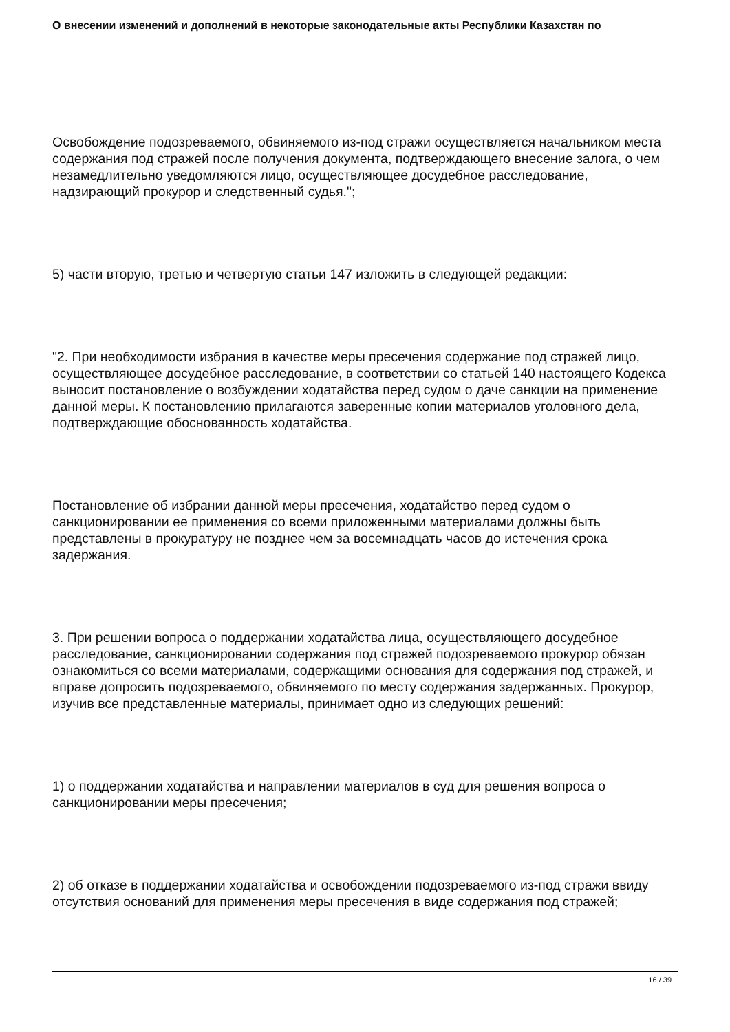О внесении изменений и дополнений в некоторые законодательные акты Республики Казахстан по
Освобождение подозреваемого, обвиняемого из-под стражи осуществляется начальником места содержания под стражей после получения документа, подтверждающего внесение залога, о чем незамедлительно уведомляются лицо, осуществляющее досудебное расследование, надзирающий прокурор и следственный судья.";
5) части вторую, третью и четвертую статьи 147 изложить в следующей редакции:
"2. При необходимости избрания в качестве меры пресечения содержание под стражей лицо, осуществляющее досудебное расследование, в соответствии со статьей 140 настоящего Кодекса выносит постановление о возбуждении ходатайства перед судом о даче санкции на применение данной меры. К постановлению прилагаются заверенные копии материалов уголовного дела, подтверждающие обоснованность ходатайства.
Постановление об избрании данной меры пресечения, ходатайство перед судом о санкционировании ее применения со всеми приложенными материалами должны быть представлены в прокуратуру не позднее чем за восемнадцать часов до истечения срока задержания.
3. При решении вопроса о поддержании ходатайства лица, осуществляющего досудебное расследование, санкционировании содержания под стражей подозреваемого прокурор обязан ознакомиться со всеми материалами, содержащими основания для содержания под стражей, и вправе допросить подозреваемого, обвиняемого по месту содержания задержанных. Прокурор, изучив все представленные материалы, принимает одно из следующих решений:
1) о поддержании ходатайства и направлении материалов в суд для решения вопроса о санкционировании меры пресечения;
2) об отказе в поддержании ходатайства и освобождении подозреваемого из-под стражи ввиду отсутствия оснований для применения меры пресечения в виде содержания под стражей;
16 / 39